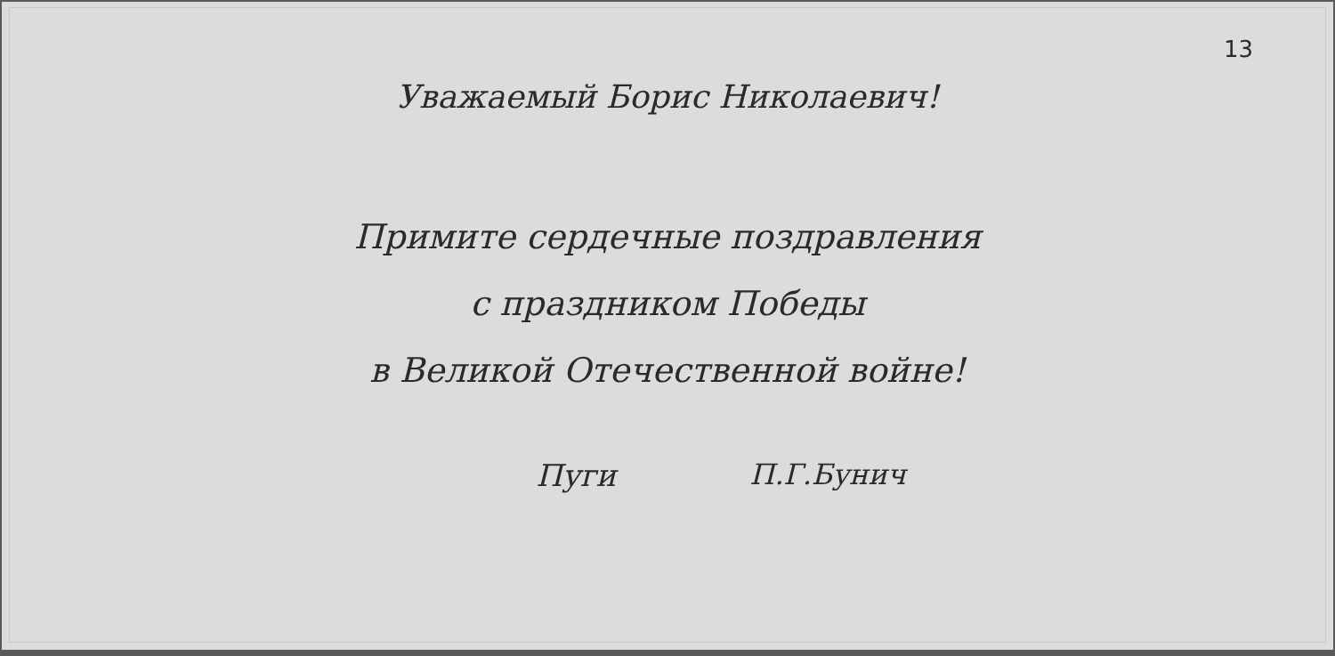13
Уважаемый Борис Николаевич!
Примите сердечные поздравления
с праздником Победы
в Великой Отечественной войне!
Пуги П.Г.Бунич